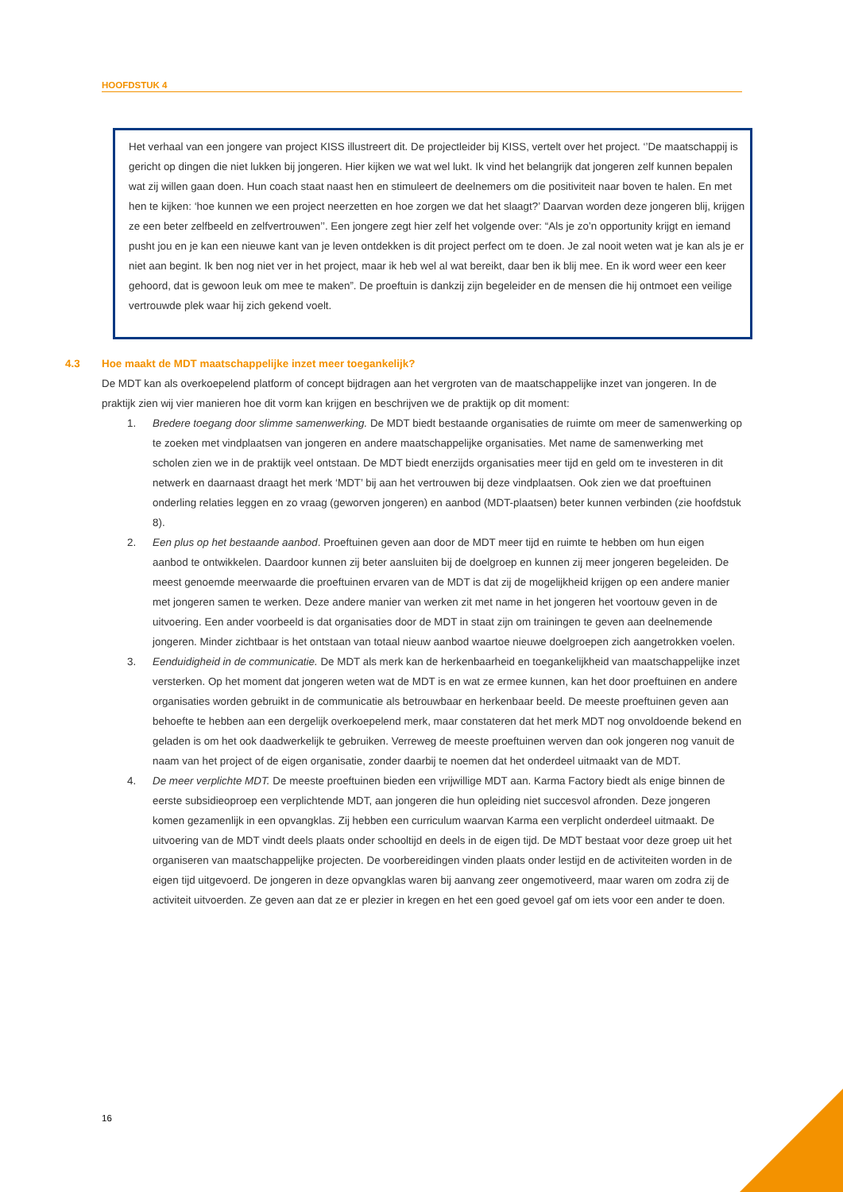HOOFDSTUK 4
Het verhaal van een jongere van project KISS illustreert dit. De projectleider bij KISS, vertelt over het project. ‘’De maatschappij is gericht op dingen die niet lukken bij jongeren. Hier kijken we wat wel lukt. Ik vind het belangrijk dat jongeren zelf kunnen bepalen wat zij willen gaan doen. Hun coach staat naast hen en stimuleert de deelnemers om die positiviteit naar boven te halen. En met hen te kijken: ‘hoe kunnen we een project neerzetten en hoe zorgen we dat het slaagt?’ Daarvan worden deze jongeren blij, krijgen ze een beter zelfbeeld en zelfvertrouwen’’. Een jongere zegt hier zelf het volgende over: “Als je zo’n opportunity krijgt en iemand pusht jou en je kan een nieuwe kant van je leven ontdekken is dit project perfect om te doen. Je zal nooit weten wat je kan als je er niet aan begint. Ik ben nog niet ver in het project, maar ik heb wel al wat bereikt, daar ben ik blij mee. En ik word weer een keer gehoord, dat is gewoon leuk om mee te maken”. De proeftuin is dankzij zijn begeleider en de mensen die hij ontmoet een veilige vertrouwde plek waar hij zich gekend voelt.
4.3 Hoe maakt de MDT maatschappelijke inzet meer toegankelijk?
De MDT kan als overkoepelend platform of concept bijdragen aan het vergroten van de maatschappelijke inzet van jongeren. In de praktijk zien wij vier manieren hoe dit vorm kan krijgen en beschrijven we de praktijk op dit moment:
1. Bredere toegang door slimme samenwerking. De MDT biedt bestaande organisaties de ruimte om meer de samenwerking op te zoeken met vindplaatsen van jongeren en andere maatschappelijke organisaties. Met name de samenwerking met scholen zien we in de praktijk veel ontstaan. De MDT biedt enerzijds organisaties meer tijd en geld om te investeren in dit netwerk en daarnaast draagt het merk ‘MDT’ bij aan het vertrouwen bij deze vindplaatsen. Ook zien we dat proeftuinen onderling relaties leggen en zo vraag (geworven jongeren) en aanbod (MDT-plaatsen) beter kunnen verbinden (zie hoofdstuk 8).
2. Een plus op het bestaande aanbod. Proeftuinen geven aan door de MDT meer tijd en ruimte te hebben om hun eigen aanbod te ontwikkelen. Daardoor kunnen zij beter aansluiten bij de doelgroep en kunnen zij meer jongeren begeleiden. De meest genoemde meerwaarde die proeftuinen ervaren van de MDT is dat zij de mogelijkheid krijgen op een andere manier met jongeren samen te werken. Deze andere manier van werken zit met name in het jongeren het voortouw geven in de uitvoering. Een ander voorbeeld is dat organisaties door de MDT in staat zijn om trainingen te geven aan deelnemende jongeren. Minder zichtbaar is het ontstaan van totaal nieuw aanbod waartoe nieuwe doelgroepen zich aangetrokken voelen.
3. Eenduidigheid in de communicatie. De MDT als merk kan de herkenbaarheid en toegankelijkheid van maatschappelijke inzet versterken. Op het moment dat jongeren weten wat de MDT is en wat ze ermee kunnen, kan het door proeftuinen en andere organisaties worden gebruikt in de communicatie als betrouwbaar en herkenbaar beeld. De meeste proeftuinen geven aan behoefte te hebben aan een dergelijk overkoepelend merk, maar constateren dat het merk MDT nog onvoldoende bekend en geladen is om het ook daadwerkelijk te gebruiken. Verreweg de meeste proeftuinen werven dan ook jongeren nog vanuit de naam van het project of de eigen organisatie, zonder daarbij te noemen dat het onderdeel uitmaakt van de MDT.
4. De meer verplichte MDT. De meeste proeftuinen bieden een vrijwillige MDT aan. Karma Factory biedt als enige binnen de eerste subsidieoproep een verplichtende MDT, aan jongeren die hun opleiding niet succesvol afronden. Deze jongeren komen gezamenlijk in een opvangklas. Zij hebben een curriculum waarvan Karma een verplicht onderdeel uitmaakt. De uitvoering van de MDT vindt deels plaats onder schooltijd en deels in de eigen tijd. De MDT bestaat voor deze groep uit het organiseren van maatschappelijke projecten. De voorbereidingen vinden plaats onder lestijd en de activiteiten worden in de eigen tijd uitgevoerd. De jongeren in deze opvangklas waren bij aanvang zeer ongemotiveerd, maar waren om zodra zij de activiteit uitvoerden. Ze geven aan dat ze er plezier in kregen en het een goed gevoel gaf om iets voor een ander te doen.
16